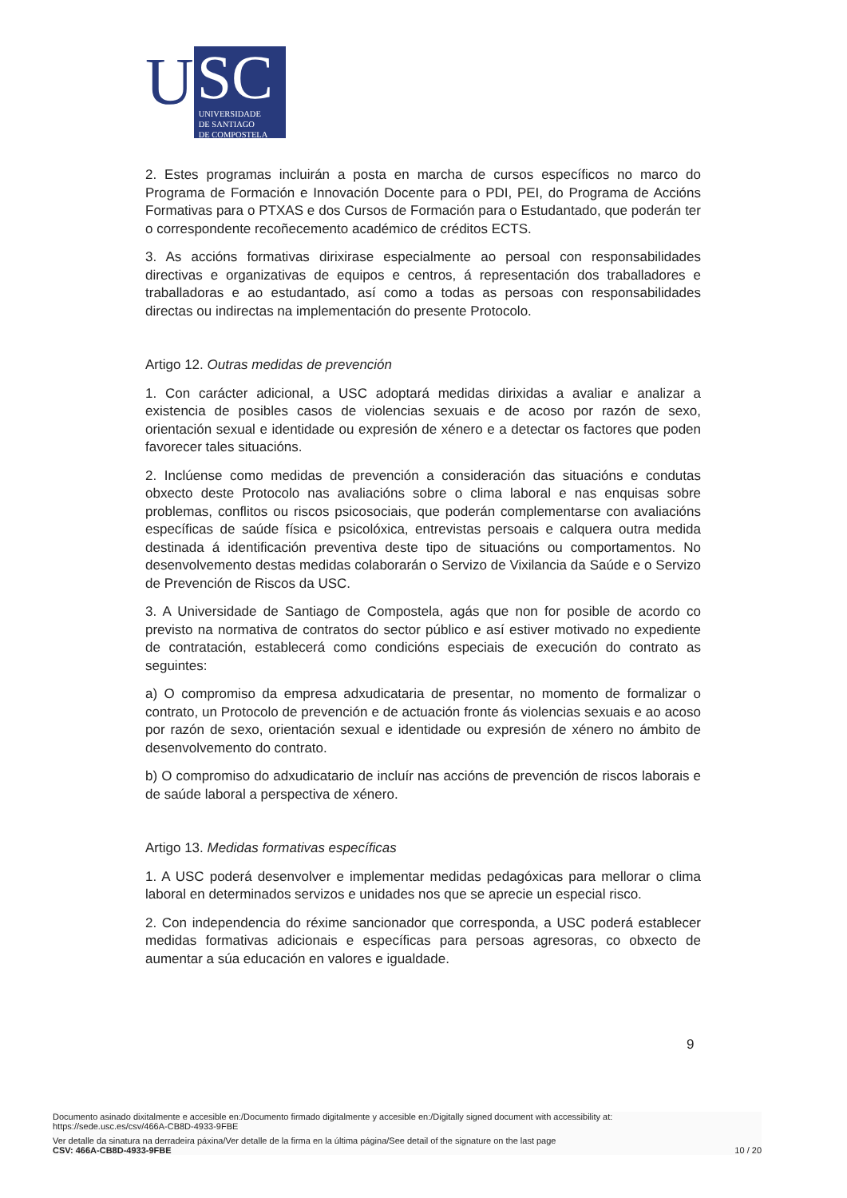U
SC
UNIVERSIDADE
DE SANTIAGO
DE COMPOSTELA
2. Estes programas incluirán a posta en marcha de cursos específicos no marco do Programa de Formación e Innovación Docente para o PDI, PEI, do Programa de Accións Formativas para o PTXAS e dos Cursos de Formación para o Estudantado, que poderán ter o correspondente recoñecemento académico de créditos ECTS.
3. As accións formativas dirixirase especialmente ao persoal con responsabilidades directivas e organizativas de equipos e centros, á representación dos traballadores e traballadoras e ao estudantado, así como a todas as persoas con responsabilidades directas ou indirectas na implementación do presente Protocolo.
Artigo 12. Outras medidas de prevención
1. Con carácter adicional, a USC adoptará medidas dirixidas a avaliar e analizar a existencia de posibles casos de violencias sexuais e de acoso por razón de sexo, orientación sexual e identidade ou expresión de xénero e a detectar os factores que poden favorecer tales situacións.
2. Inclúense como medidas de prevención a consideración das situacións e condutas obxecto deste Protocolo nas avaliacións sobre o clima laboral e nas enquisas sobre problemas, conflitos ou riscos psicosociais, que poderán complementarse con avaliacións específicas de saúde física e psicolóxica, entrevistas persoais e calquera outra medida destinada á identificación preventiva deste tipo de situacións ou comportamentos. No desenvolvemento destas medidas colaborarán o Servizo de Vixilancia da Saúde e o Servizo de Prevención de Riscos da USC.
3. A Universidade de Santiago de Compostela, agás que non for posible de acordo co previsto na normativa de contratos do sector público e así estiver motivado no expediente de contratación, establecerá como condicións especiais de execución do contrato as seguintes:
a) O compromiso da empresa adxudicataria de presentar, no momento de formalizar o contrato, un Protocolo de prevención e de actuación fronte ás violencias sexuais e ao acoso por razón de sexo, orientación sexual e identidade ou expresión de xénero no ámbito de desenvolvemento do contrato.
b) O compromiso do adxudicatario de incluír nas accións de prevención de riscos laborais e de saúde laboral a perspectiva de xénero.
Artigo 13. Medidas formativas específicas
1. A USC poderá desenvolver e implementar medidas pedagóxicas para mellorar o clima laboral en determinados servizos e unidades nos que se aprecie un especial risco.
2. Con independencia do réxime sancionador que corresponda, a USC poderá establecer medidas formativas adicionais e específicas para persoas agresoras, co obxecto de aumentar a súa educación en valores e igualdade.
9
Documento asinado dixitalmente e accesible en:/Documento firmado digitalmente y accesible en:/Digitally signed document with accessibility at:
https://sede.usc.es/csv/466A-CB8D-4933-9FBE
Ver detalle da sinatura na derradeira páxina/Ver detalle de la firma en la última página/See detail of the signature on the last page
CSV: 466A-CB8D-4933-9FBE 10 / 20